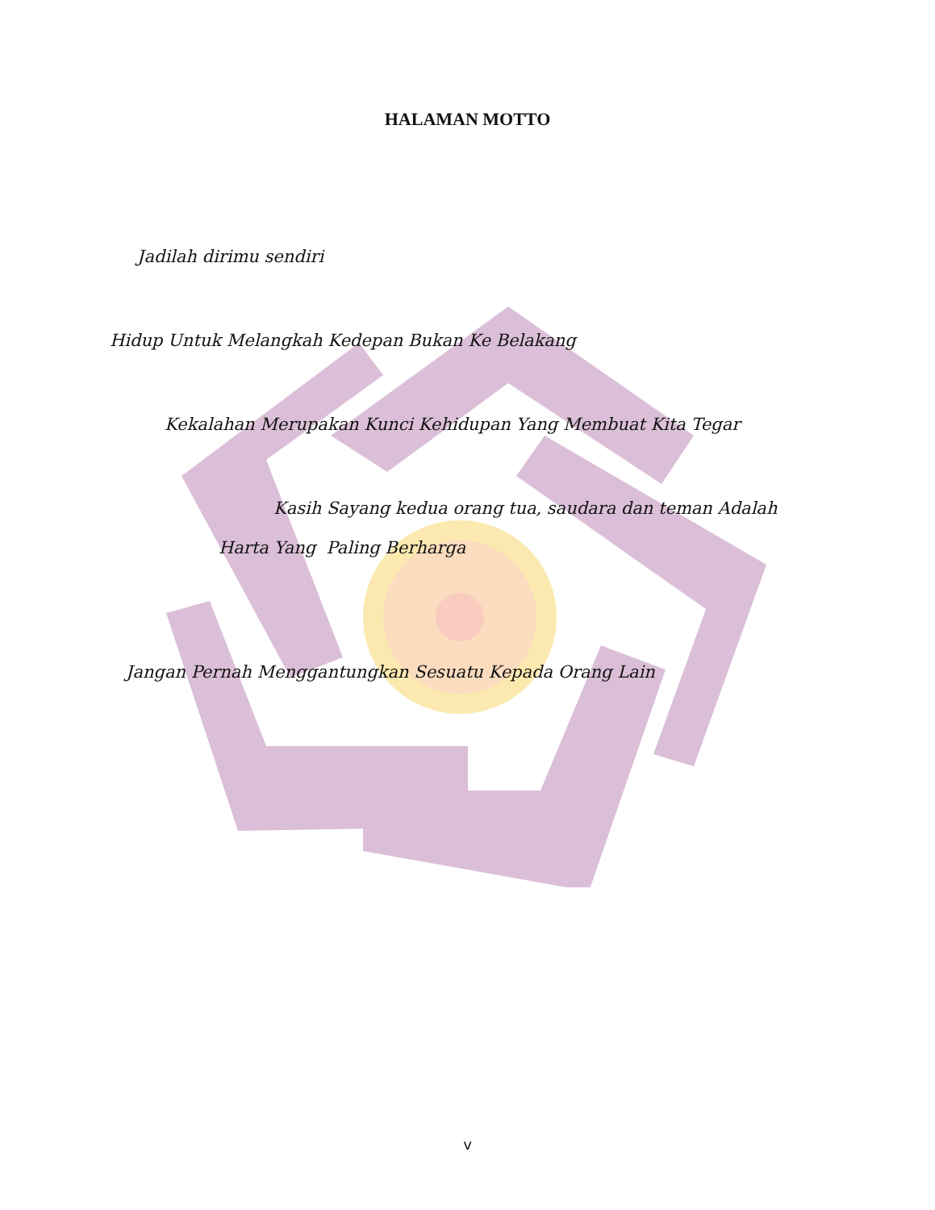HALAMAN MOTTO
Jadilah dirimu sendiri
Hidup Untuk Melangkah Kedepan Bukan Ke Belakang
Kekalahan Merupakan Kunci Kehidupan Yang Membuat Kita Tegar
Kasih Sayang kedua orang tua, saudara dan teman Adalah
Harta Yang Paling Berharga
Jangan Pernah Menggantungkan Sesuatu Kepada Orang Lain
v